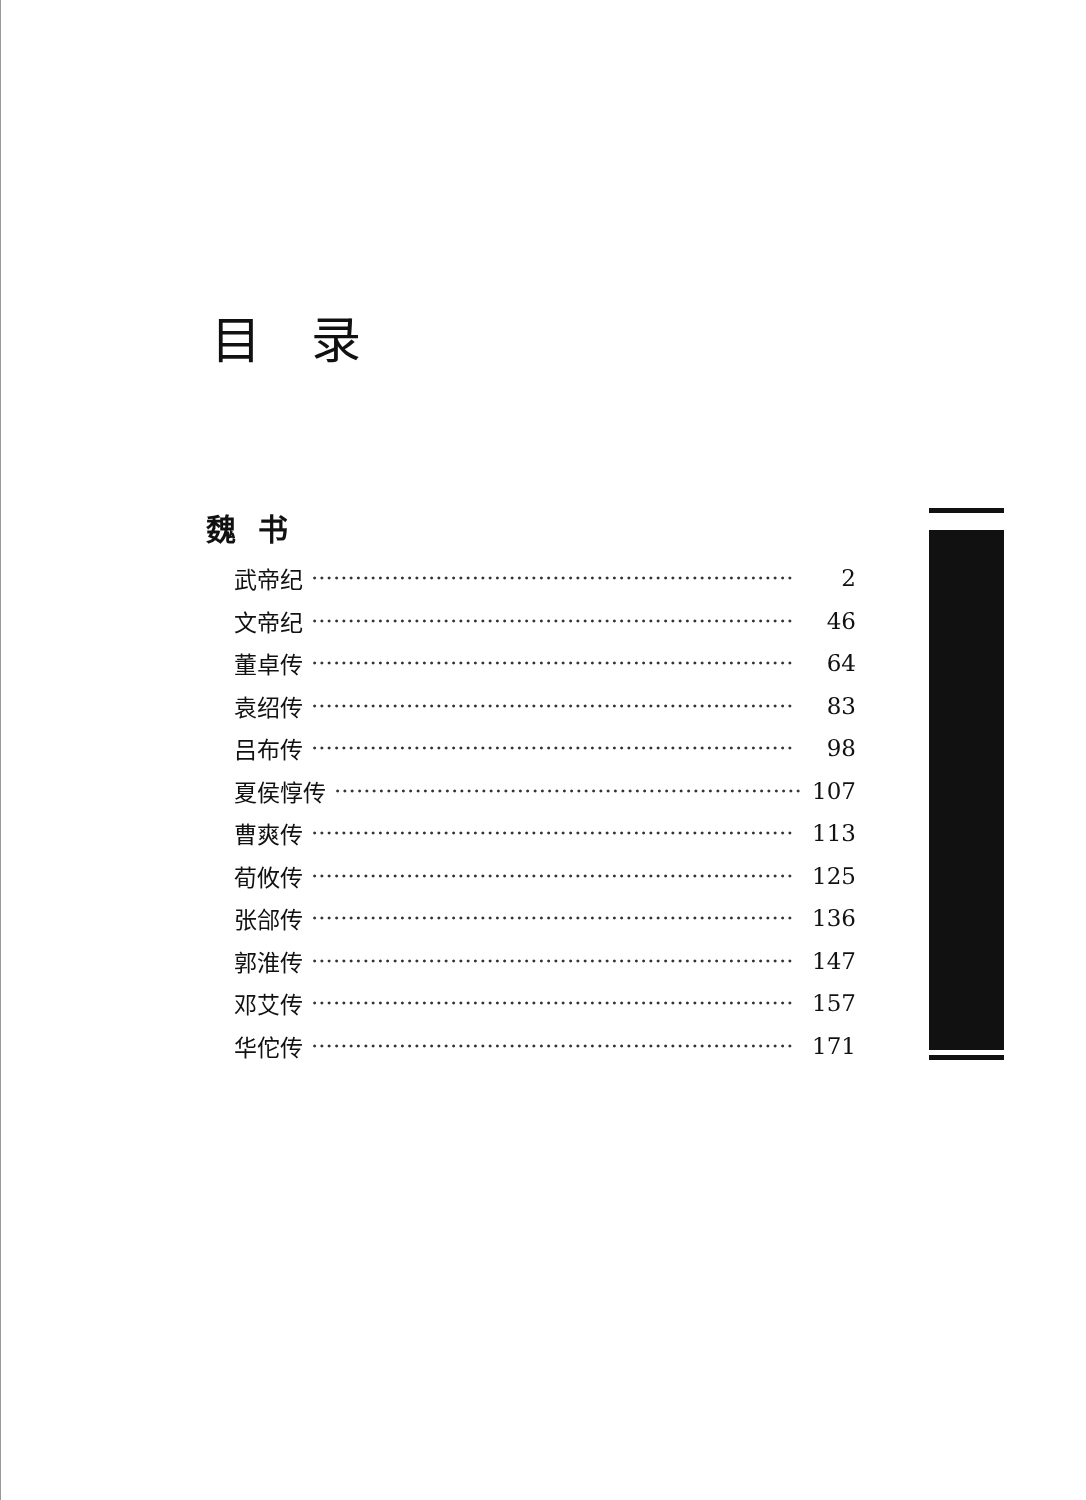目录
魏书
武帝纪 ·································································· 2
文帝纪 ·································································· 46
董卓传 ·································································· 64
袁绍传 ·································································· 83
吕布传 ·································································· 98
夏侯惇传 ·································································· 107
曹爽传 ·································································· 113
荀攸传 ·································································· 125
张郃传 ·································································· 136
郭淮传 ·································································· 147
邓艾传 ·································································· 157
华佗传 ·································································· 171